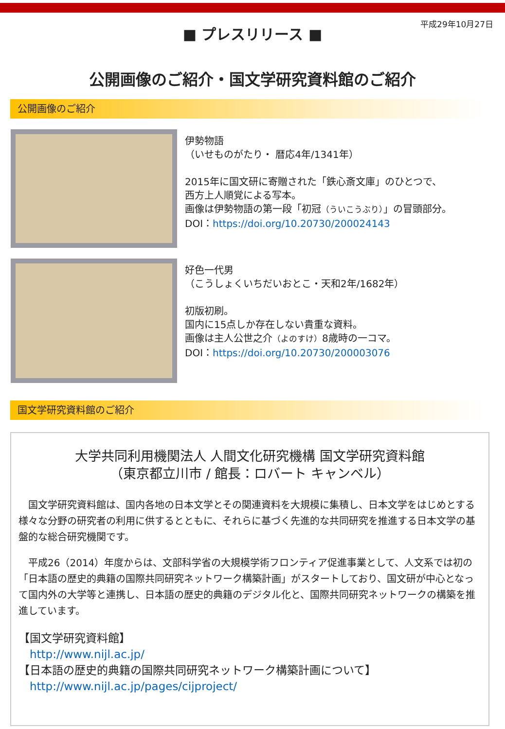■ プレスリリース ■
平成29年10月27日
公開画像のご紹介・国文学研究資料館のご紹介
公開画像のご紹介
伊勢物語
（いせものがたり・ 暦応4年/1341年）
2015年に国文研に寄贈された「鉄心斎文庫」のひとつで、
西方上人順覚による写本。
画像は伊勢物語の第一段「初冠（ういこうぶり）」の冒頭部分。
DOI：https://doi.org/10.20730/200024143
好色一代男
（こうしょくいちだいおとこ・天和2年/1682年）
初版初刷。
国内に15点しか存在しない貴重な資料。
画像は主人公世之介（よのすけ）8歳時の一コマ。
DOI：https://doi.org/10.20730/200003076
国文学研究資料館のご紹介
大学共同利用機関法人 人間文化研究機構 国文学研究資料館
（東京都立川市 / 館長：ロバート キャンベル）
　国文学研究資料館は、国内各地の日本文学とその関連資料を大規模に集積し、日本文学をはじめとする様々な分野の研究者の利用に供するとともに、それらに基づく先進的な共同研究を推進する日本文学の基盤的な総合研究機関です。
　平成26（2014）年度からは、文部科学省の大規模学術フロンティア促進事業として、人文系では初の「日本語の歴史的典籍の国際共同研究ネットワーク構築計画」がスタートしており、国文研が中心となって国内外の大学等と連携し、日本語の歴史的典籍のデジタル化と、国際共同研究ネットワークの構築を推進しています。
【国文学研究資料館】
　http://www.nijl.ac.jp/
【日本語の歴史的典籍の国際共同研究ネットワーク構築計画について】
　http://www.nijl.ac.jp/pages/cijproject/